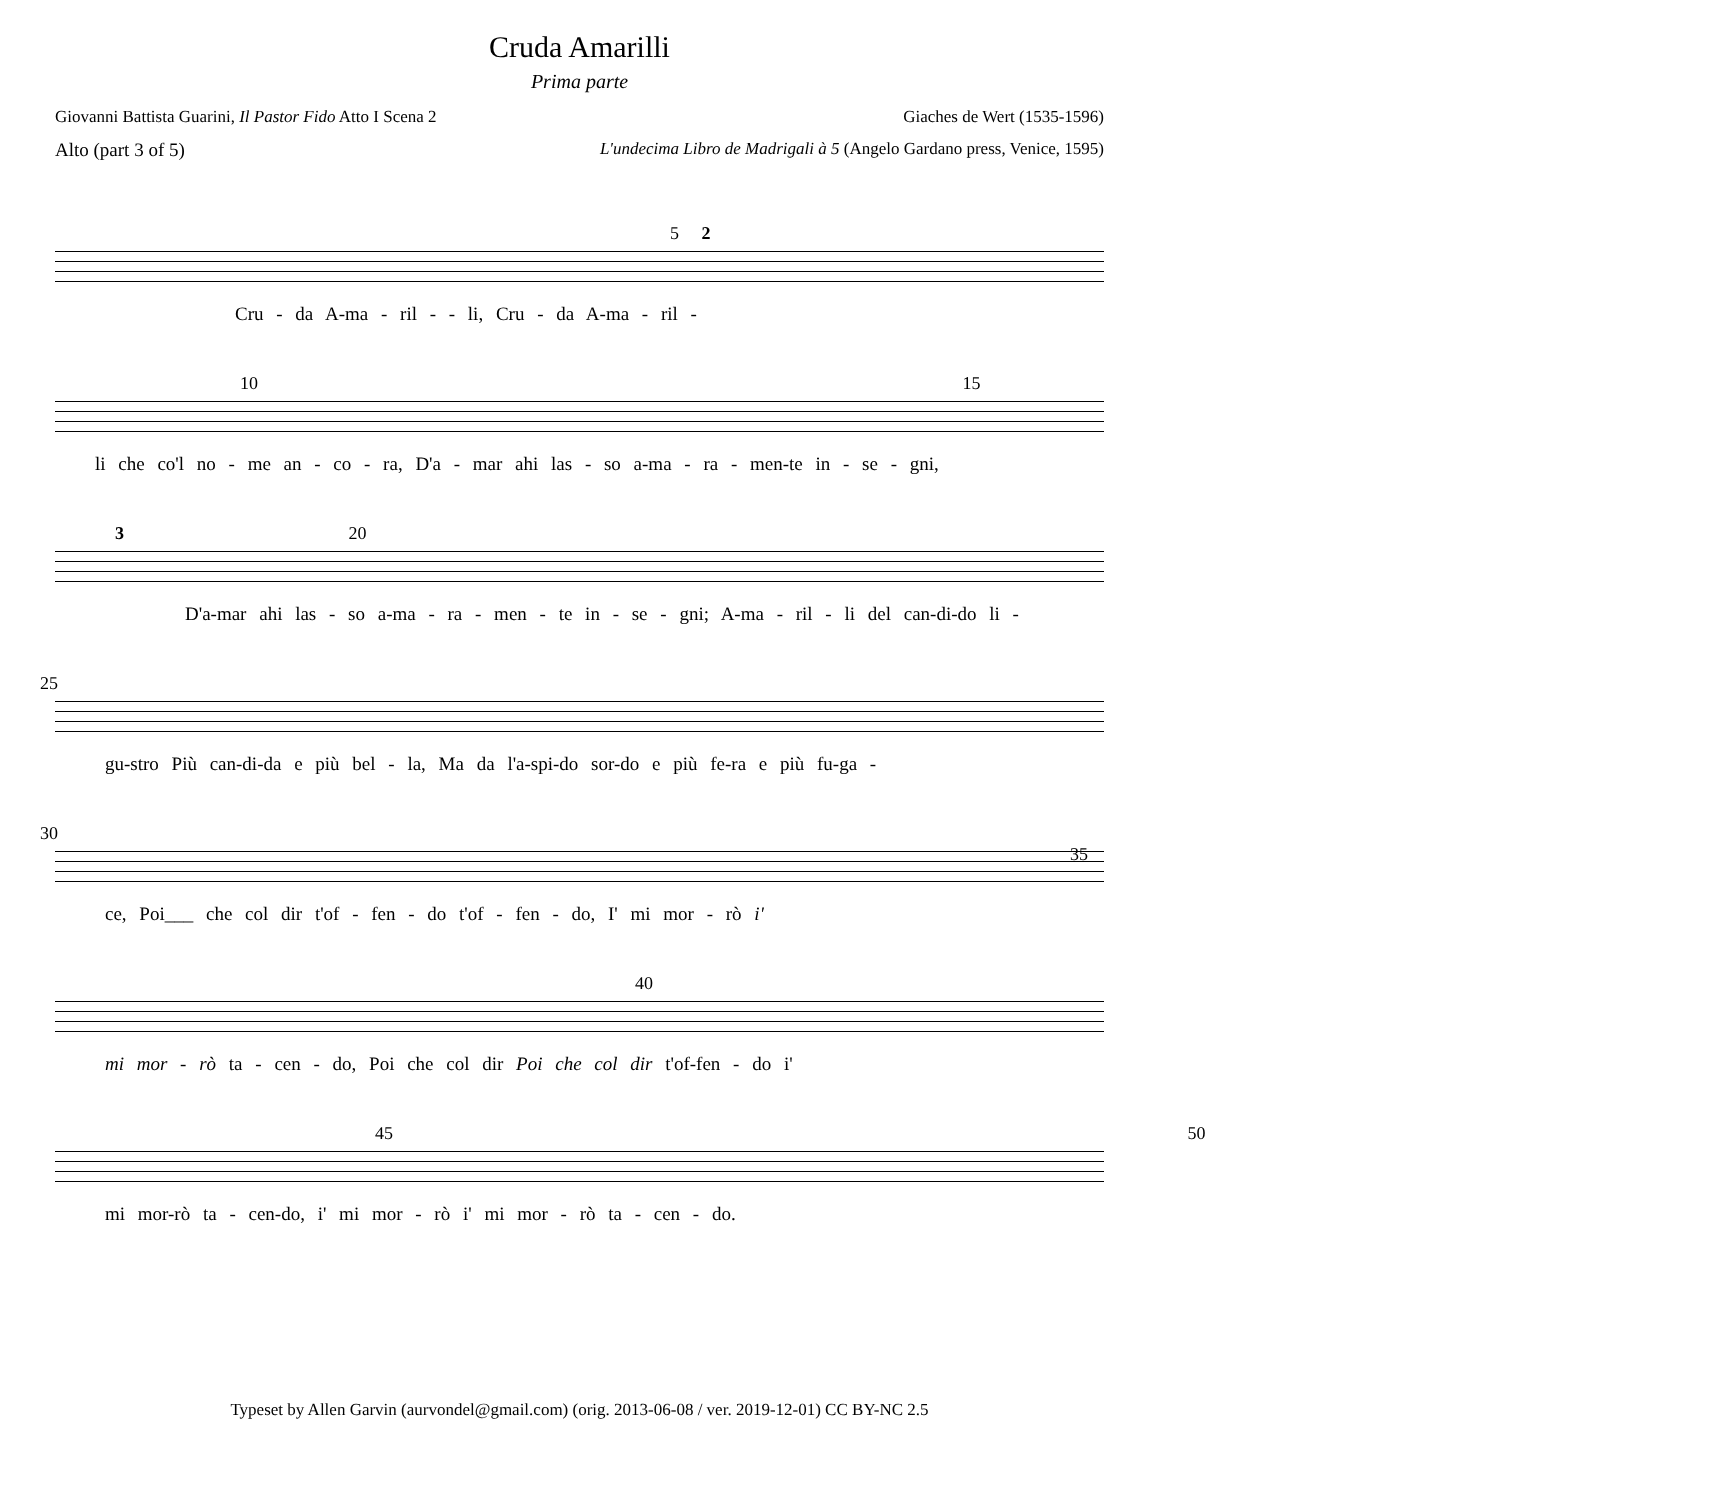Cruda Amarilli
Prima parte
Giovanni Battista Guarini, Il Pastor Fido Atto I Scena 2 Giaches de Wert (1535-1596)
Alto (part 3 of 5) L'undecima Libro de Madrigali à 5 (Angelo Gardano press, Venice, 1595)
5 2
Cru - da A-ma - ril - - li, Cru - da A-ma - ril -
10 15
li che co'l no - me an - co - ra, D'a - mar ahi las - so a-ma - ra - men-te in - se - gni,
3 20
D'a-mar ahi las - so a-ma - ra - men - te in - se - gni; A-ma - ril - li del can-di-do li -
25
gu-stro Più can-di-da e più bel - la, Ma da l'a-spi-do sor-do e più fe-ra e più fu-ga -
30 35
ce, Poi___ che col dir t'of - fen - do t'of - fen - do, I' mi mor - rò i'
40
mi mor - rò ta - cen - do, Poi che col dir Poi che col dir t'of-fen - do i'
45 50
mi mor-rò ta - cen-do, i' mi mor - rò i' mi mor - rò ta - cen - do.
Typeset by Allen Garvin (aurvondel@gmail.com) (orig. 2013-06-08 / ver. 2019-12-01) CC BY-NC 2.5